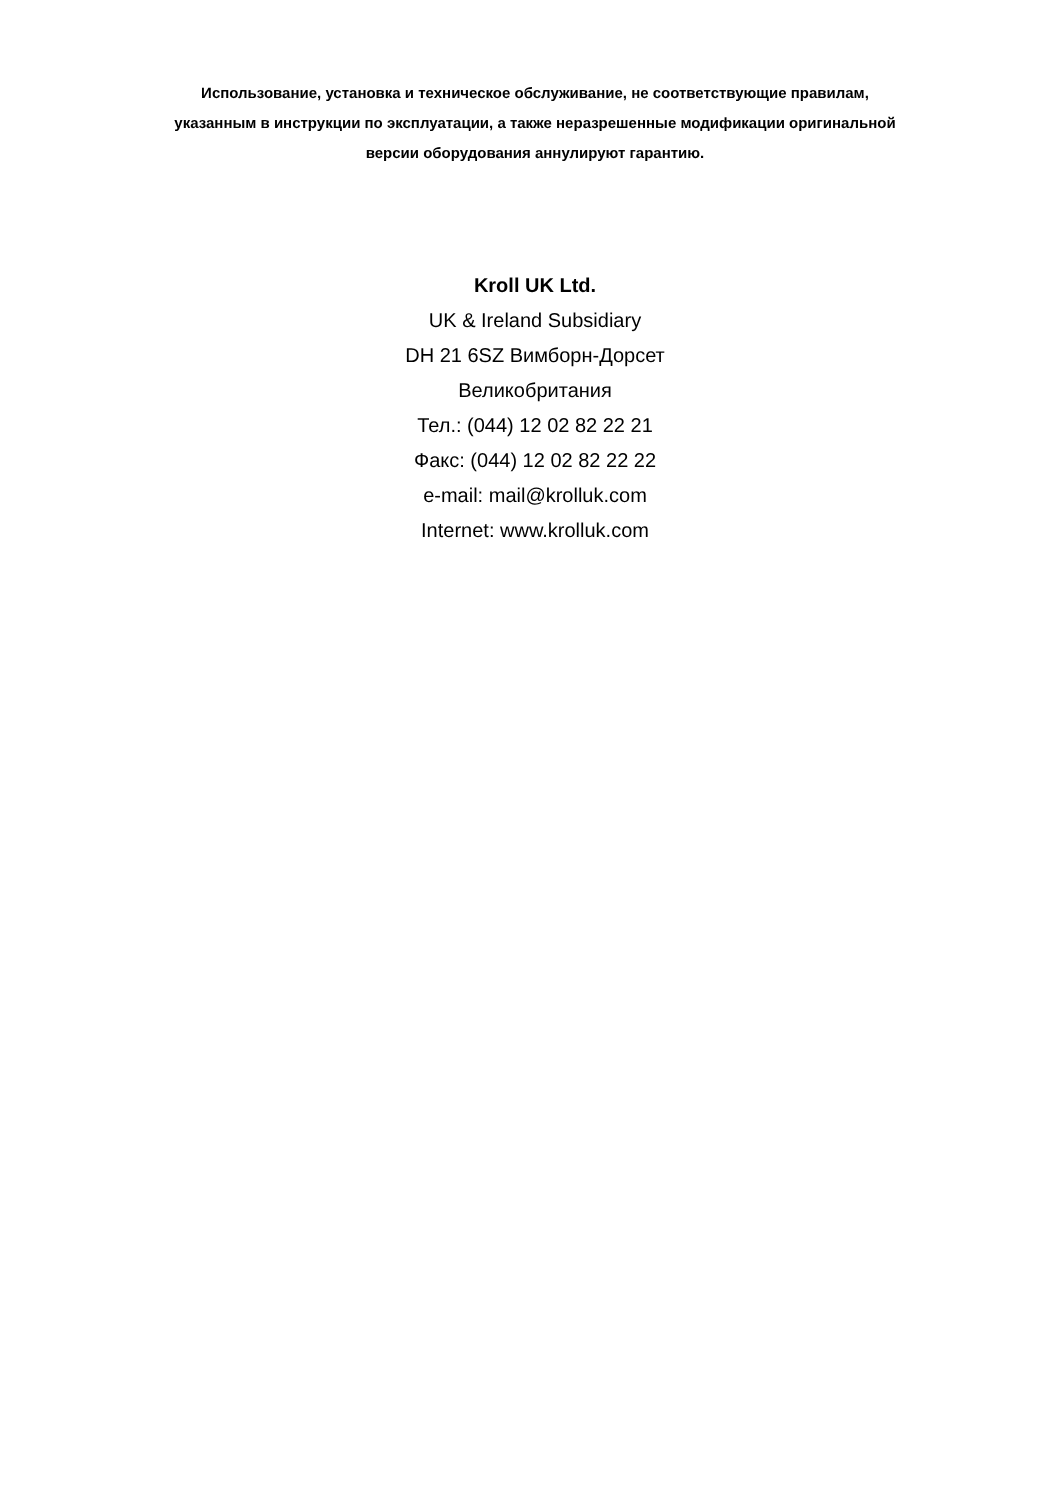Использование, установка и техническое обслуживание, не соответствующие правилам, указанным в инструкции по эксплуатации, а также неразрешенные модификации оригинальной версии оборудования аннулируют гарантию.
Kroll UK Ltd.
UK & Ireland Subsidiary
DH 21 6SZ Вимборн-Дорсет
Великобритания
Тел.: (044) 12 02 82 22 21
Факс: (044) 12 02 82 22 22
e-mail: mail@krolluk.com
Internet: www.krolluk.com